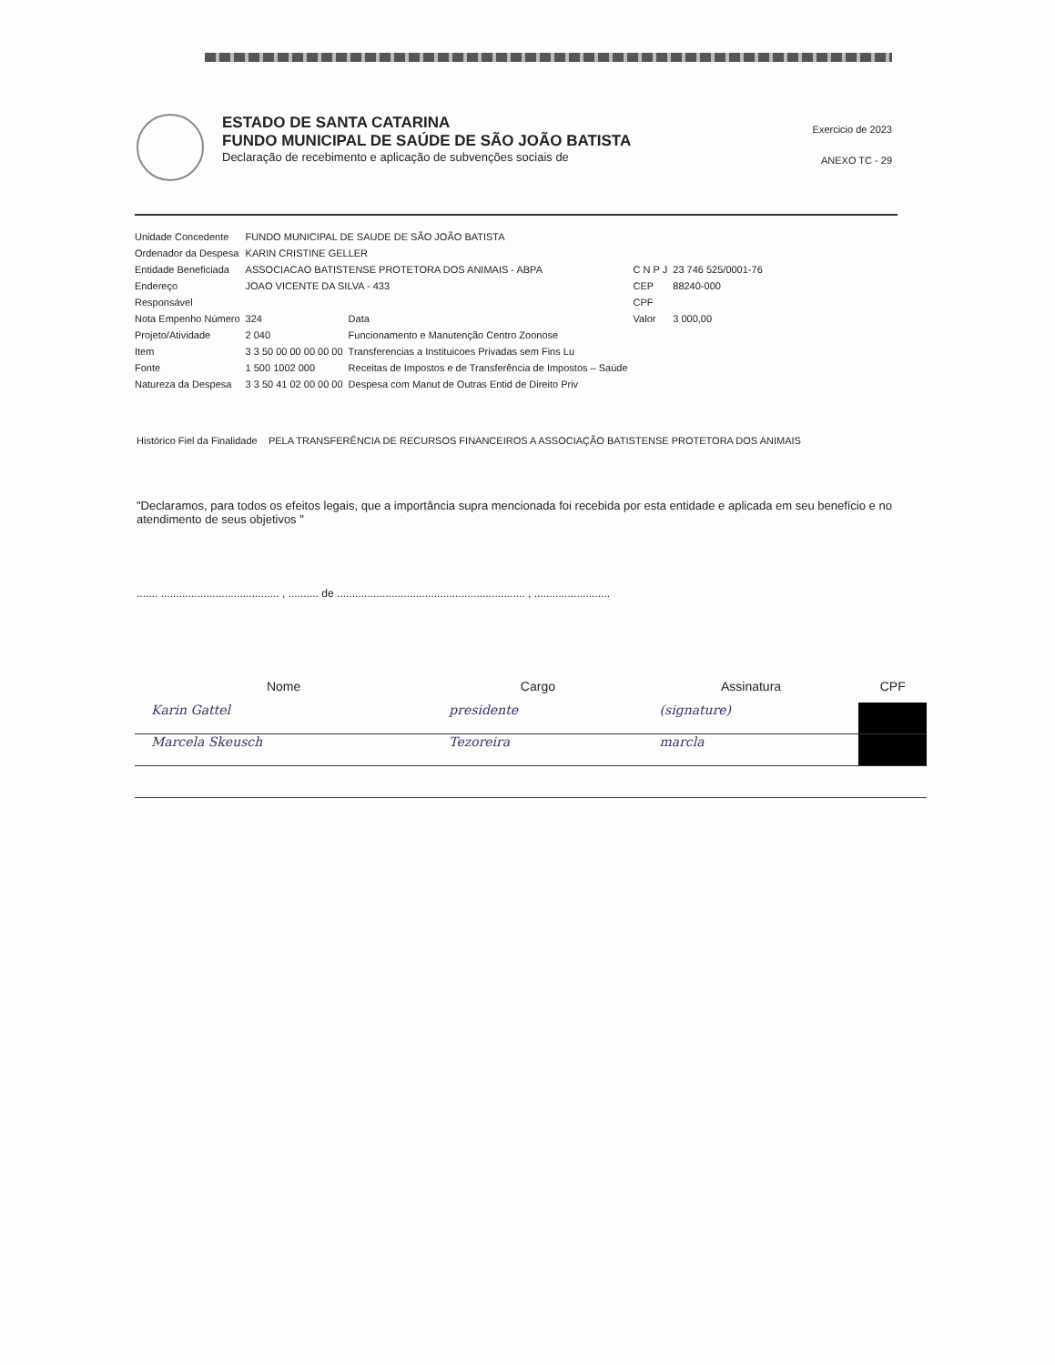ESTADO DE SANTA CATARINA
FUNDO MUNICIPAL DE SAÚDE DE SÃO JOÃO BATISTA
Declaração de recebimento e aplicação de subvenções sociais de
Exercicio de 2023
ANEXO TC - 29
| Unidade Concedente | FUNDO MUNICIPAL DE SAUDE DE SÃO JOÃO BATISTA | | | |
| Ordenador da Despesa | KARIN CRISTINE GELLER | | | |
| Entidade Beneficiada | ASSOCIACAO BATISTENSE PROTETORA DOS ANIMAIS - ABPA | | C N P J | 23 746 525/0001-76 |
| Endereço | JOAO VICENTE DA SILVA - 433 | | CEP | 88240-000 |
| Responsável | | | CPF | |
| Nota Empenho Número | 324 | Data | Valor | 3 000,00 |
| Projeto/Atividade | 2 040 | Funcionamento e Manutenção Centro Zoonose | | |
| Item | 3 3 50 00 00 00 00 00 | Transferencias a Instituicoes Privadas sem Fins Lu | | |
| Fonte | 1 500 1002 000 | Receitas de Impostos e de Transferência de Impostos – Saúde | | |
| Natureza da Despesa | 3 3 50 41 02 00 00 00 | Despesa com Manut de Outras Entid de Direito Priv | | |
Histórico Fiel da Finalidade PELA TRANSFERÊNCIA DE RECURSOS FINANCEIROS A ASSOCIAÇÃO BATISTENSE PROTETORA DOS ANIMAIS
"Declaramos, para todos os efeitos legais, que a importância supra mencionada foi recebida por esta entidade e aplicada em seu benefício e no atendimento de seus objetivos "
....... ....................................... , .......... de .............................................................. , .........................
| Nome | Cargo | Assinatura | CPF |
| --- | --- | --- | --- |
| Karin Gattel | presidente | (signature) | |
| Marcela Skeusch | Tezoreira | marcla | |